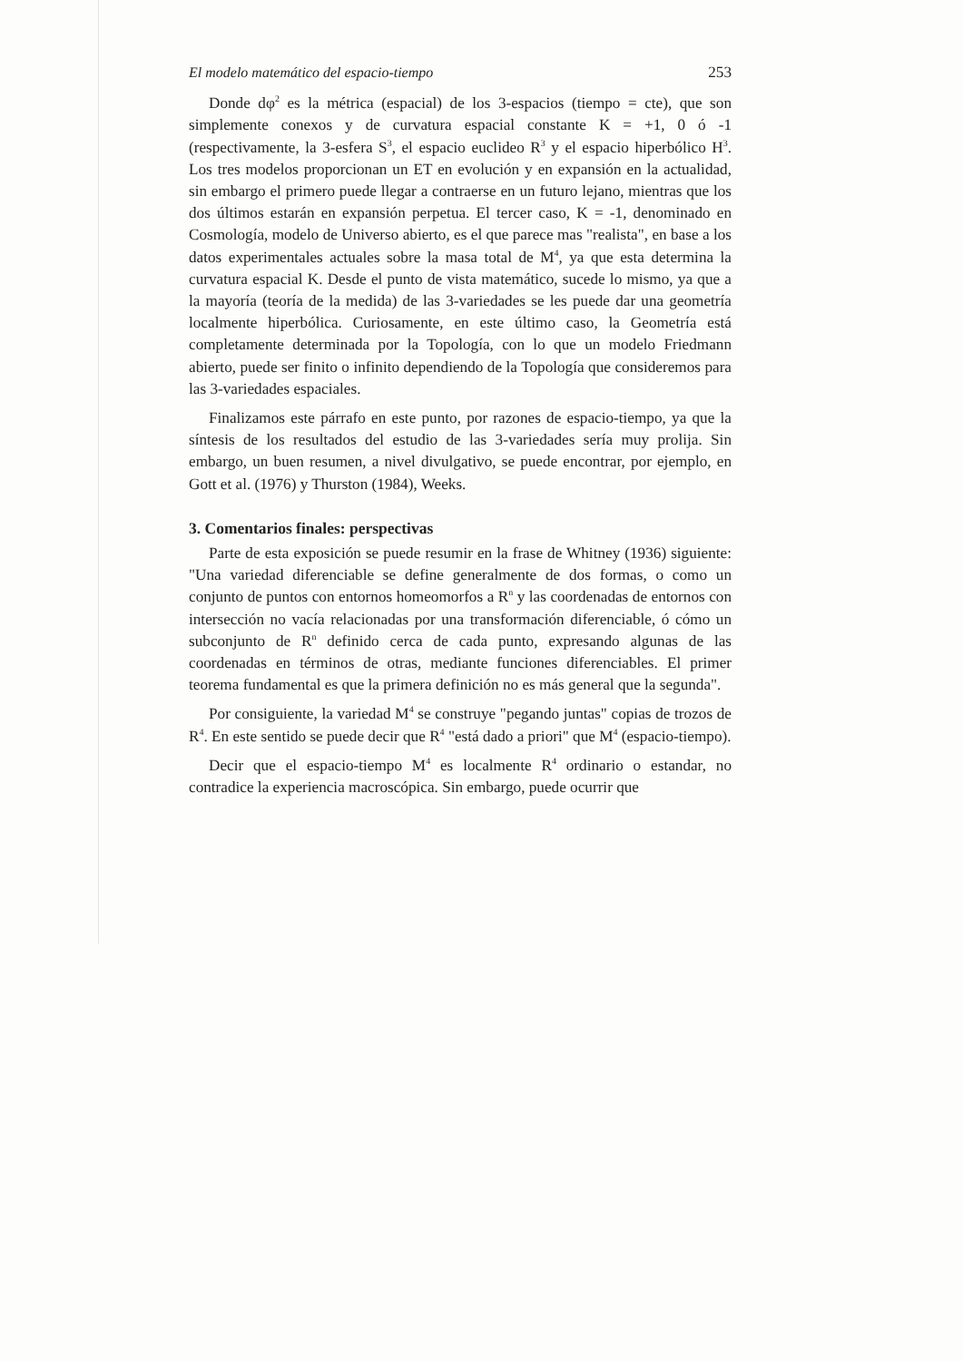El modelo matemático del espacio-tiempo 253
Donde dφ<sup>2</sup> es la métrica (espacial) de los 3-espacios (tiempo = cte), que son simplemente conexos y de curvatura espacial constante K = +1, 0 ó -1 (respectivamente, la 3-esfera S<sup>3</sup>, el espacio euclideo R<sup>3</sup> y el espacio hiperbólico H<sup>3</sup>. Los tres modelos proporcionan un ET en evolución y en expansión en la actualidad, sin embargo el primero puede llegar a contraerse en un futuro lejano, mientras que los dos últimos estarán en expansión perpetua. El tercer caso, K = -1, denominado en Cosmología, modelo de Universo abierto, es el que parece mas "realista", en base a los datos experimentales actuales sobre la masa total de M<sup>4</sup>, ya que esta determina la curvatura espacial K. Desde el punto de vista matemático, sucede lo mismo, ya que a la mayoría (teoría de la medida) de las 3-variedades se les puede dar una geometría localmente hiperbólica. Curiosamente, en este último caso, la Geometría está completamente determinada por la Topología, con lo que un modelo Friedmann abierto, puede ser finito o infinito dependiendo de la Topología que consideremos para las 3-variedades espaciales.
Finalizamos este párrafo en este punto, por razones de espacio-tiempo, ya que la síntesis de los resultados del estudio de las 3-variedades sería muy prolija. Sin embargo, un buen resumen, a nivel divulgativo, se puede encontrar, por ejemplo, en Gott et al. (1976) y Thurston (1984), Weeks.
3. Comentarios finales: perspectivas
Parte de esta exposición se puede resumir en la frase de Whitney (1936) siguiente: "Una variedad diferenciable se define generalmente de dos formas, o como un conjunto de puntos con entornos homeomorfos a R<sup>n</sup> y las coordenadas de entornos con intersección no vacía relacionadas por una transformación diferenciable, ó cómo un subconjunto de R<sup>n</sup> definido cerca de cada punto, expresando algunas de las coordenadas en términos de otras, mediante funciones diferenciables. El primer teorema fundamental es que la primera definición no es más general que la segunda".
Por consiguiente, la variedad M<sup>4</sup> se construye "pegando juntas" copias de trozos de R<sup>4</sup>. En este sentido se puede decir que R<sup>4</sup> "está dado a priori" que M<sup>4</sup> (espacio-tiempo).
Decir que el espacio-tiempo M<sup>4</sup> es localmente R<sup>4</sup> ordinario o estandar, no contradice la experiencia macroscópica. Sin embargo, puede ocurrir que